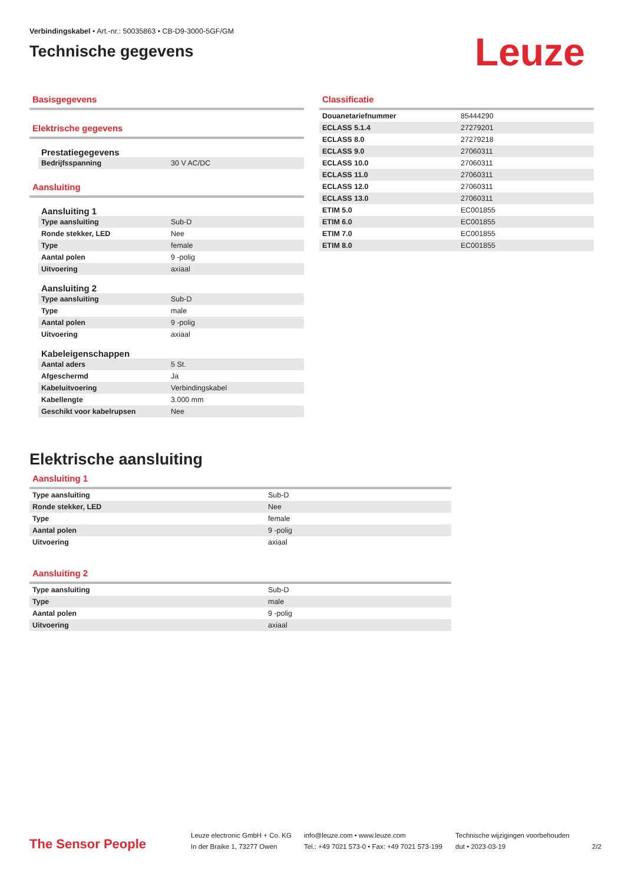Verbindingskabel • Art.-nr.: 50035863 • CB-D9-3000-5GF/GM
Technische gegevens
Leuze
Basisgegevens
Elektrische gegevens
Prestatiegegevens
| Bedrijfsspanning | 30 V AC/DC |
Aansluiting
Aansluiting 1
| Type aansluiting | Sub-D |
| Ronde stekker, LED | Nee |
| Type | female |
| Aantal polen | 9 -polig |
| Uitvoering | axiaal |
Aansluiting 2
| Type aansluiting | Sub-D |
| Type | male |
| Aantal polen | 9 -polig |
| Uitvoering | axiaal |
Kabeleigenschappen
| Aantal aders | 5 St. |
| Afgeschermd | Ja |
| Kabeluitvoering | Verbindingskabel |
| Kabellengte | 3.000 mm |
| Geschikt voor kabelrupsen | Nee |
Classificatie
| Douanetariefnummer | 85444290 |
| ECLASS 5.1.4 | 27279201 |
| ECLASS 8.0 | 27279218 |
| ECLASS 9.0 | 27060311 |
| ECLASS 10.0 | 27060311 |
| ECLASS 11.0 | 27060311 |
| ECLASS 12.0 | 27060311 |
| ECLASS 13.0 | 27060311 |
| ETIM 5.0 | EC001855 |
| ETIM 6.0 | EC001855 |
| ETIM 7.0 | EC001855 |
| ETIM 8.0 | EC001855 |
Elektrische aansluiting
Aansluiting 1
| Type aansluiting | Sub-D |
| Ronde stekker, LED | Nee |
| Type | female |
| Aantal polen | 9 -polig |
| Uitvoering | axiaal |
Aansluiting 2
| Type aansluiting | Sub-D |
| Type | male |
| Aantal polen | 9 -polig |
| Uitvoering | axiaal |
The Sensor People
Leuze electronic GmbH + Co. KG
In der Braike 1, 73277 Owen
info@leuze.com • www.leuze.com
Tel.: +49 7021 573-0 • Fax: +49 7021 573-199
Technische wijzigingen voorbehouden
dut • 2023-03-19
2/2